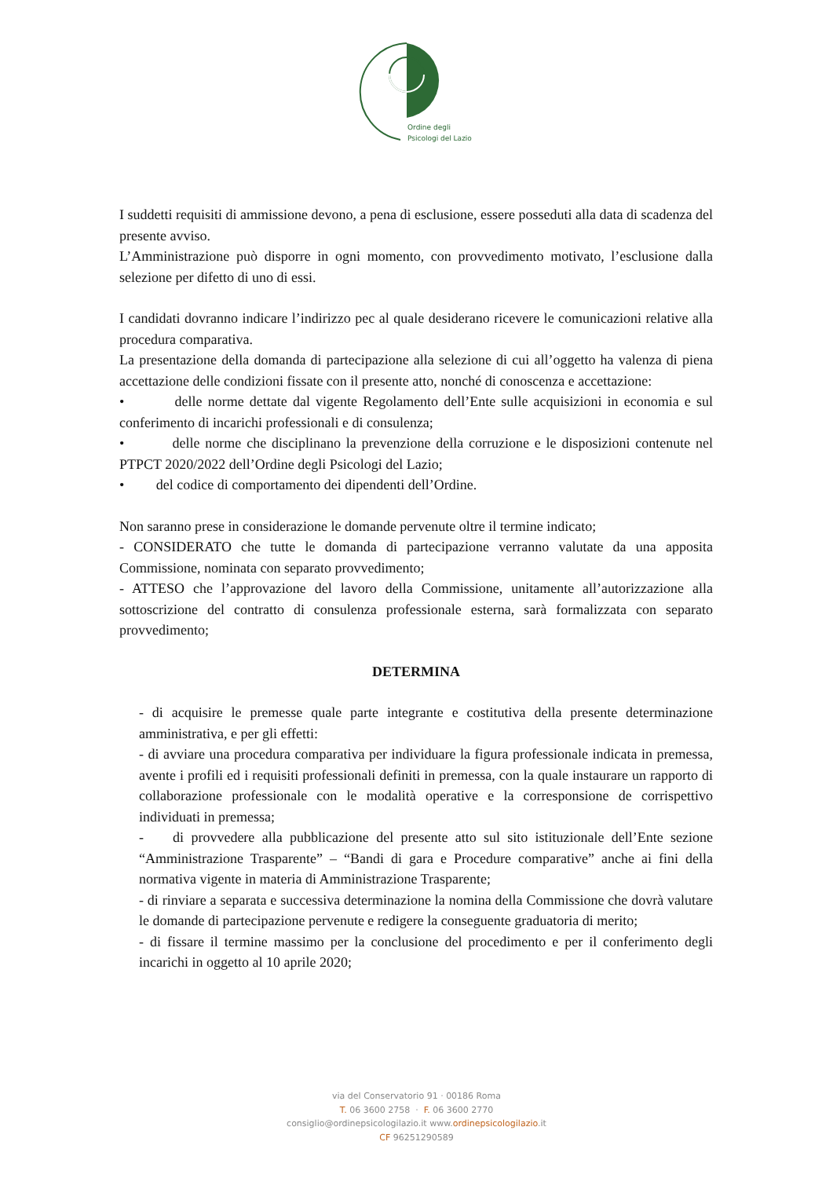Ordine degli
Psicologi del Lazio
I suddetti requisiti di ammissione devono, a pena di esclusione, essere posseduti alla data di scadenza del presente avviso.
L’Amministrazione può disporre in ogni momento, con provvedimento motivato, l’esclusione dalla selezione per difetto di uno di essi.
I candidati dovranno indicare l’indirizzo pec al quale desiderano ricevere le comunicazioni relative alla procedura comparativa.
La presentazione della domanda di partecipazione alla selezione di cui all’oggetto ha valenza di piena accettazione delle condizioni fissate con il presente atto, nonché di conoscenza e accettazione:
• delle norme dettate dal vigente Regolamento dell’Ente sulle acquisizioni in economia e sul conferimento di incarichi professionali e di consulenza;
• delle norme che disciplinano la prevenzione della corruzione e le disposizioni contenute nel PTPCT 2020/2022 dell’Ordine degli Psicologi del Lazio;
• del codice di comportamento dei dipendenti dell’Ordine.
Non saranno prese in considerazione le domande pervenute oltre il termine indicato;
- CONSIDERATO che tutte le domanda di partecipazione verranno valutate da una apposita Commissione, nominata con separato provvedimento;
- ATTESO che l’approvazione del lavoro della Commissione, unitamente all’autorizzazione alla sottoscrizione del contratto di consulenza professionale esterna, sarà formalizzata con separato provvedimento;
DETERMINA
- di acquisire le premesse quale parte integrante e costitutiva della presente determinazione amministrativa, e per gli effetti:
- di avviare una procedura comparativa per individuare la figura professionale indicata in premessa, avente i profili ed i requisiti professionali definiti in premessa, con la quale instaurare un rapporto di collaborazione professionale con le modalità operative e la corresponsione de corrispettivo individuati in premessa;
- di provvedere alla pubblicazione del presente atto sul sito istituzionale dell’Ente sezione “Amministrazione Trasparente” – “Bandi di gara e Procedure comparative” anche ai fini della normativa vigente in materia di Amministrazione Trasparente;
- di rinviare a separata e successiva determinazione la nomina della Commissione che dovrà valutare le domande di partecipazione pervenute e redigere la conseguente graduatoria di merito;
- di fissare il termine massimo per la conclusione del procedimento e per il conferimento degli incarichi in oggetto al 10 aprile 2020;
via del Conservatorio 91 · 00186 Roma
T. 06 3600 2758 · F. 06 3600 2770
consiglio@ordinepsicologilazio.it www.ordinepsicologilazio.it
CF 96251290589